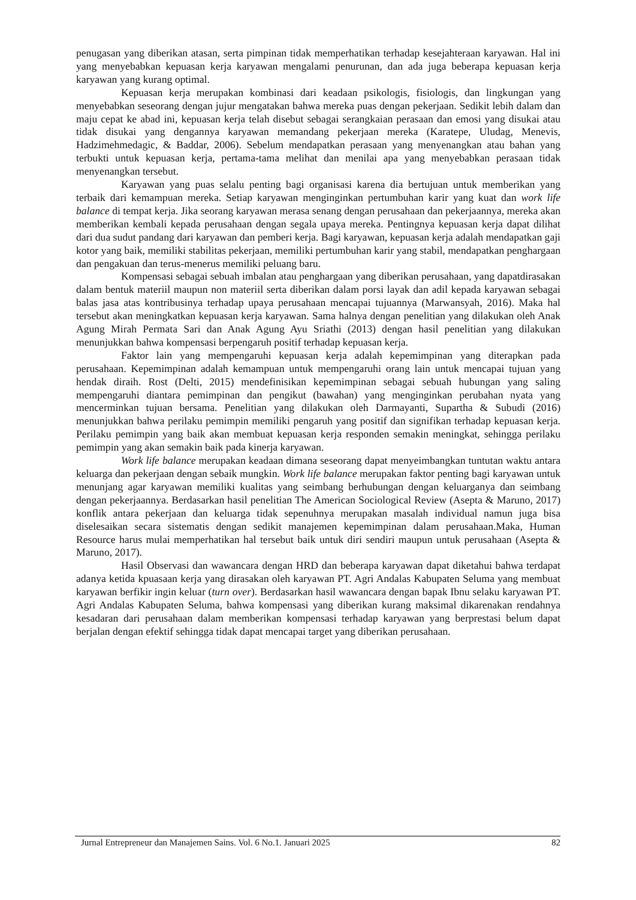penugasan yang diberikan atasan, serta pimpinan tidak memperhatikan terhadap kesejahteraan karyawan. Hal ini yang menyebabkan kepuasan kerja karyawan mengalami penurunan, dan ada juga beberapa kepuasan kerja karyawan yang kurang optimal.
Kepuasan kerja merupakan kombinasi dari keadaan psikologis, fisiologis, dan lingkungan yang menyebabkan seseorang dengan jujur mengatakan bahwa mereka puas dengan pekerjaan. Sedikit lebih dalam dan maju cepat ke abad ini, kepuasan kerja telah disebut sebagai serangkaian perasaan dan emosi yang disukai atau tidak disukai yang dengannya karyawan memandang pekerjaan mereka (Karatepe, Uludag, Menevis, Hadzimehmedagic, & Baddar, 2006). Sebelum mendapatkan perasaan yang menyenangkan atau bahan yang terbukti untuk kepuasan kerja, pertama-tama melihat dan menilai apa yang menyebabkan perasaan tidak menyenangkan tersebut.
Karyawan yang puas selalu penting bagi organisasi karena dia bertujuan untuk memberikan yang terbaik dari kemampuan mereka. Setiap karyawan menginginkan pertumbuhan karir yang kuat dan work life balance di tempat kerja. Jika seorang karyawan merasa senang dengan perusahaan dan pekerjaannya, mereka akan memberikan kembali kepada perusahaan dengan segala upaya mereka. Pentingnya kepuasan kerja dapat dilihat dari dua sudut pandang dari karyawan dan pemberi kerja. Bagi karyawan, kepuasan kerja adalah mendapatkan gaji kotor yang baik, memiliki stabilitas pekerjaan, memiliki pertumbuhan karir yang stabil, mendapatkan penghargaan dan pengakuan dan terus-menerus memiliki peluang baru.
Kompensasi sebagai sebuah imbalan atau penghargaan yang diberikan perusahaan, yang dapatdirasakan dalam bentuk materiil maupun non materiil serta diberikan dalam porsi layak dan adil kepada karyawan sebagai balas jasa atas kontribusinya terhadap upaya perusahaan mencapai tujuannya (Marwansyah, 2016). Maka hal tersebut akan meningkatkan kepuasan kerja karyawan. Sama halnya dengan penelitian yang dilakukan oleh Anak Agung Mirah Permata Sari dan Anak Agung Ayu Sriathi (2013) dengan hasil penelitian yang dilakukan menunjukkan bahwa kompensasi berpengaruh positif terhadap kepuasan kerja.
Faktor lain yang mempengaruhi kepuasan kerja adalah kepemimpinan yang diterapkan pada perusahaan. Kepemimpinan adalah kemampuan untuk mempengaruhi orang lain untuk mencapai tujuan yang hendak diraih. Rost (Delti, 2015) mendefinisikan kepemimpinan sebagai sebuah hubungan yang saling mempengaruhi diantara pemimpinan dan pengikut (bawahan) yang menginginkan perubahan nyata yang mencerminkan tujuan bersama. Penelitian yang dilakukan oleh Darmayanti, Supartha & Subudi (2016) menunjukkan bahwa perilaku pemimpin memiliki pengaruh yang positif dan signifikan terhadap kepuasan kerja. Perilaku pemimpin yang baik akan membuat kepuasan kerja responden semakin meningkat, sehingga perilaku pemimpin yang akan semakin baik pada kinerja karyawan.
Work life balance merupakan keadaan dimana seseorang dapat menyeimbangkan tuntutan waktu antara keluarga dan pekerjaan dengan sebaik mungkin. Work life balance merupakan faktor penting bagi karyawan untuk menunjang agar karyawan memiliki kualitas yang seimbang berhubungan dengan keluarganya dan seimbang dengan pekerjaannya. Berdasarkan hasil penelitian The American Sociological Review (Asepta & Maruno, 2017) konflik antara pekerjaan dan keluarga tidak sepenuhnya merupakan masalah individual namun juga bisa diselesaikan secara sistematis dengan sedikit manajemen kepemimpinan dalam perusahaan.Maka, Human Resource harus mulai memperhatikan hal tersebut baik untuk diri sendiri maupun untuk perusahaan (Asepta & Maruno, 2017).
Hasil Observasi dan wawancara dengan HRD dan beberapa karyawan dapat diketahui bahwa terdapat adanya ketida kpuasaan kerja yang dirasakan oleh karyawan PT. Agri Andalas Kabupaten Seluma yang membuat karyawan berfikir ingin keluar (turn over). Berdasarkan hasil wawancara dengan bapak Ibnu selaku karyawan PT. Agri Andalas Kabupaten Seluma, bahwa kompensasi yang diberikan kurang maksimal dikarenakan rendahnya kesadaran dari perusahaan dalam memberikan kompensasi terhadap karyawan yang berprestasi belum dapat berjalan dengan efektif sehingga tidak dapat mencapai target yang diberikan perusahaan.
Jurnal Entrepreneur dan Manajemen Sains. Vol. 6 No.1. Januari 2025 82